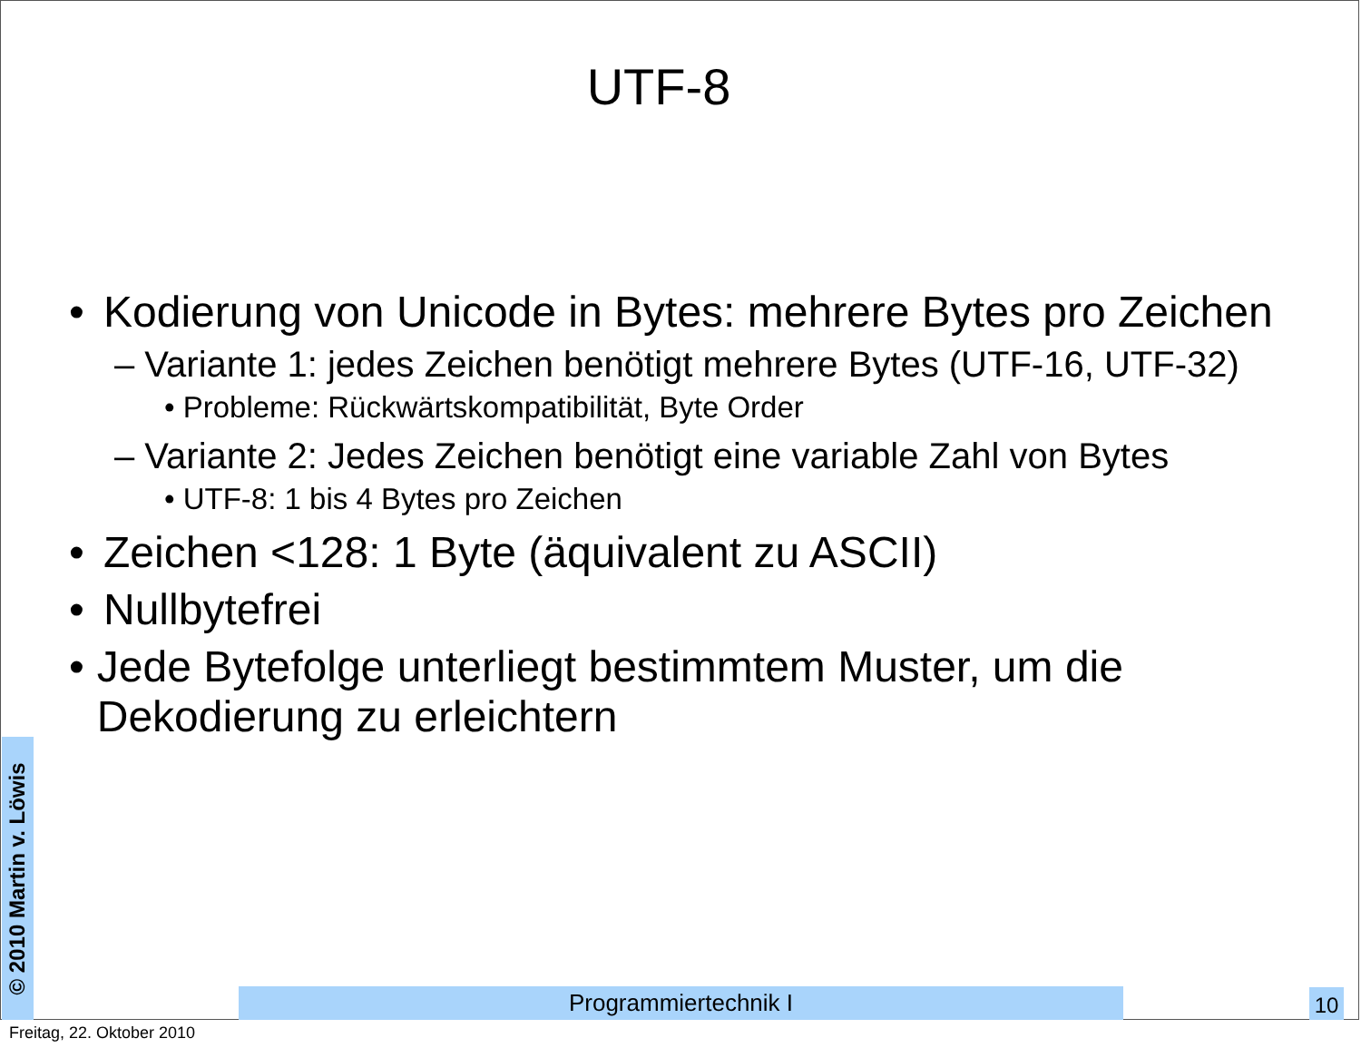UTF-8
• Kodierung von Unicode in Bytes: mehrere Bytes pro Zeichen
– Variante 1: jedes Zeichen benötigt mehrere Bytes (UTF-16, UTF-32)
• Probleme: Rückwärtskompatibilität, Byte Order
– Variante 2: Jedes Zeichen benötigt eine variable Zahl von Bytes
• UTF-8: 1 bis 4 Bytes pro Zeichen
• Zeichen <128: 1 Byte (äquivalent zu ASCII)
• Nullbytefrei
• Jede Bytefolge unterliegt bestimmtem Muster, um die Dekodierung zu erleichtern
© 2010 Martin v. Löwis
Programmiertechnik I 10
Freitag, 22. Oktober 2010